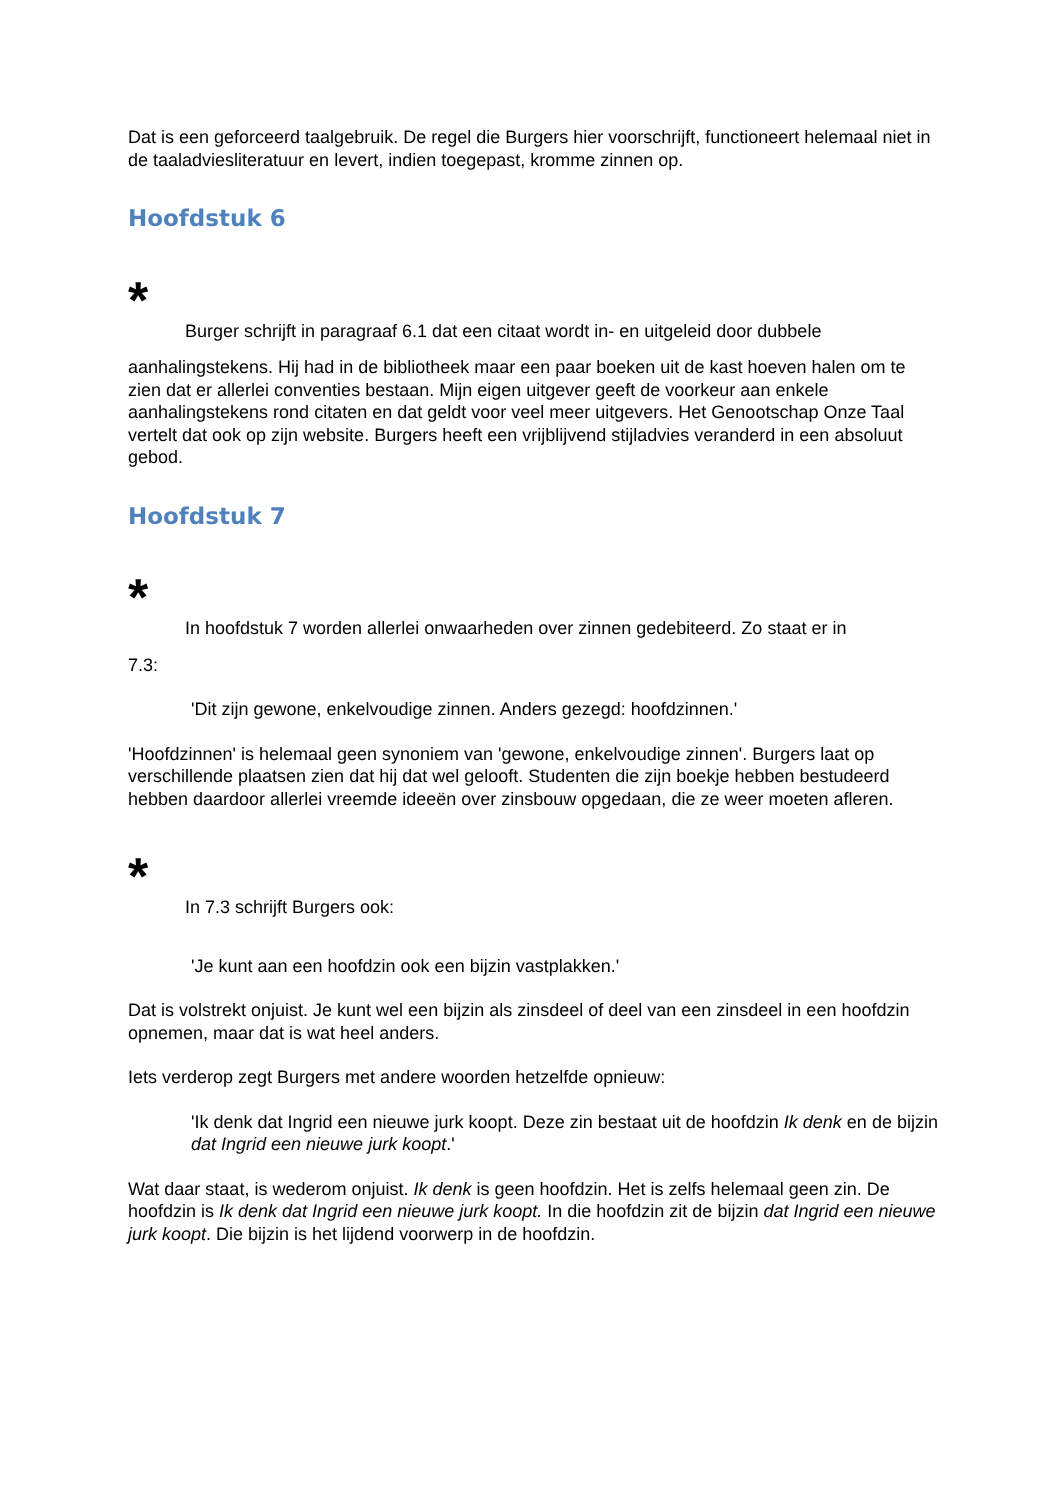Dat is een geforceerd taalgebruik. De regel die Burgers hier voorschrijft, functioneert helemaal niet in de taaladviesliteratuur en levert, indien toegepast, kromme zinnen op.
Hoofdstuk 6
*
Burger schrijft in paragraaf 6.1 dat een citaat wordt in- en uitgeleid door dubbele
aanhalingstekens. Hij had in de bibliotheek maar een paar boeken uit de kast hoeven halen om te zien dat er allerlei conventies bestaan. Mijn eigen uitgever geeft de voorkeur aan enkele aanhalingstekens rond citaten en dat geldt voor veel meer uitgevers. Het Genootschap Onze Taal vertelt dat ook op zijn website. Burgers heeft een vrijblijvend stijladvies veranderd in een absoluut gebod.
Hoofdstuk 7
*
In hoofdstuk 7 worden allerlei onwaarheden over zinnen gedebiteerd. Zo staat er in
7.3:
'Dit zijn gewone, enkelvoudige zinnen. Anders gezegd: hoofdzinnen.'
'Hoofdzinnen' is helemaal geen synoniem van 'gewone, enkelvoudige zinnen'. Burgers laat op verschillende plaatsen zien dat hij dat wel gelooft. Studenten die zijn boekje hebben bestudeerd hebben daardoor allerlei vreemde ideeën over zinsbouw opgedaan, die ze weer moeten afleren.
*
In 7.3 schrijft Burgers ook:
'Je kunt aan een hoofdzin ook een bijzin vastplakken.'
Dat is volstrekt onjuist. Je kunt wel een bijzin als zinsdeel of deel van een zinsdeel in een hoofdzin opnemen, maar dat is wat heel anders.
Iets verderop zegt Burgers met andere woorden hetzelfde opnieuw:
'Ik denk dat Ingrid een nieuwe jurk koopt. Deze zin bestaat uit de hoofdzin Ik denk en de bijzin dat Ingrid een nieuwe jurk koopt.'
Wat daar staat, is wederom onjuist. Ik denk is geen hoofdzin. Het is zelfs helemaal geen zin. De hoofdzin is Ik denk dat Ingrid een nieuwe jurk koopt. In die hoofdzin zit de bijzin dat Ingrid een nieuwe jurk koopt. Die bijzin is het lijdend voorwerp in de hoofdzin.